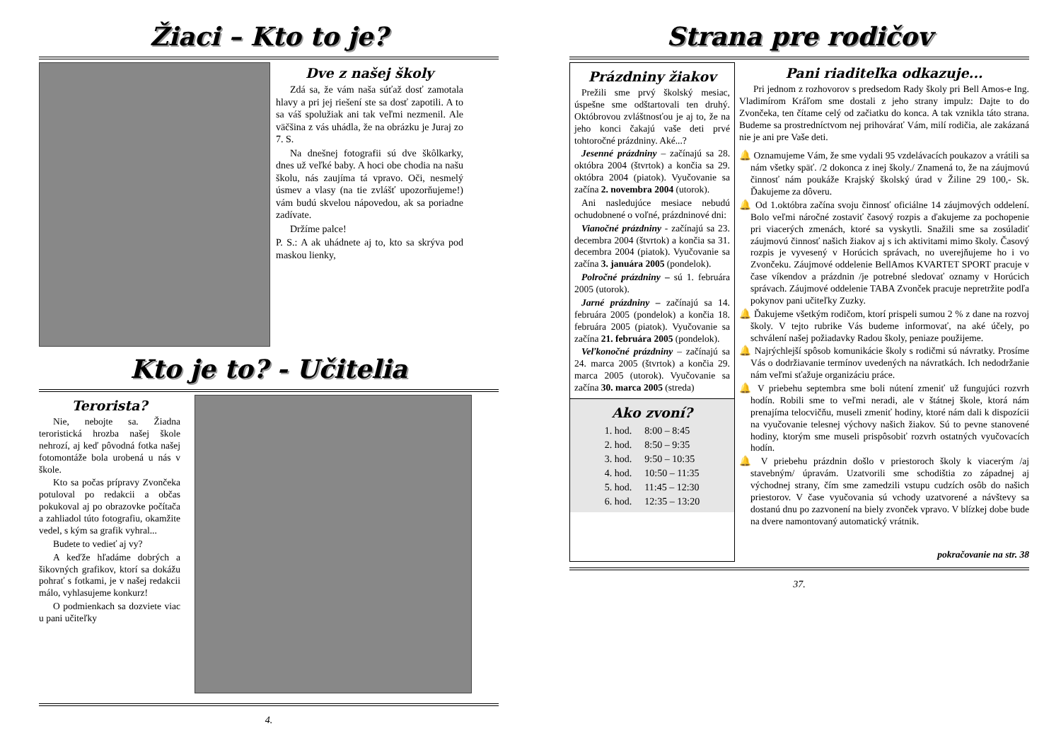Žiaci – Kto to je?
Dve z našej školy
Zdá sa, že vám naša súťaž dosť zamotala hlavy a pri jej riešení ste sa dosť zapotili. A to sa váš spolužiak ani tak veľmi nezmenil. Ale väčšina z vás uhádla, že na obrázku je Juraj zo 7. S.
Na dnešnej fotografii sú dve škôlkarky, dnes už veľké baby. A hoci obe chodia na našu školu, nás zaujíma tá vpravo. Oči, nesmelý úsmev a vlasy (na tie zvlášť upozorňujeme!) vám budú skvelou nápovedou, ak sa poriadne zadívate.
Držíme palce!
P. S.: A ak uhádnete aj to, kto sa skrýva pod maskou lienky,
Kto je to? - Učitelia
Terorista?
Nie, nebojte sa. Žiadna teroristická hrozba našej škole nehrozí, aj keď pôvodná fotka našej fotomontáže bola urobená u nás v škole.
Kto sa počas prípravy Zvončeka potuloval po redakcii a občas pokukoval aj po obrazovke počítača a zahliadol túto fotografiu, okamžite vedel, s kým sa grafik vyhral...
Budete to vedieť aj vy?
A keďže hľadáme dobrých a šikovných grafikov, ktorí sa dokážu pohrať s fotkami, je v našej redakcii málo, vyhlasujeme konkurz!
O podmienkach sa dozviete viac u pani učiteľky
4.
Strana pre rodičov
Prázdniny žiakov
Prežili sme prvý školský mesiac, úspešne sme odštartovali ten druhý. Októbrovou zvláštnosťou je aj to, že na jeho konci čakajú vaše deti prvé tohtoročné prázdniny. Aké...?
Jesenné prázdniny – začínajú sa 28. októbra 2004 (štvrtok) a končia sa 29. októbra 2004 (piatok). Vyučovanie sa začína 2. novembra 2004 (utorok).
Ani nasledujúce mesiace nebudú ochudobnené o voľné, prázdninové dni:
Vianočné prázdniny - začínajú sa 23. decembra 2004 (štvrtok) a končia sa 31. decembra 2004 (piatok). Vyučovanie sa začína 3. januára 2005 (pondelok).
Polročné prázdniny – sú 1. februára 2005 (utorok).
Jarné prázdniny – začínajú sa 14. februára 2005 (pondelok) a končia 18. februára 2005 (piatok). Vyučovanie sa začína 21. februára 2005 (pondelok).
Veľkonočné prázdniny – začínajú sa 24. marca 2005 (štvrtok) a končia 29. marca 2005 (utorok). Vyučovanie sa začína 30. marca 2005 (streda)
Ako zvoní?
| 1. hod. | 8:00 – 8:45 |
| 2. hod. | 8:50 – 9:35 |
| 3. hod. | 9:50 – 10:35 |
| 4. hod. | 10:50 – 11:35 |
| 5. hod. | 11:45 – 12:30 |
| 6. hod. | 12:35 – 13:20 |
Pani riaditeľka odkazuje...
Pri jednom z rozhovorov s predsedom Rady školy pri Bell Amos-e Ing. Vladimírom Kráľom sme dostali z jeho strany impulz: Dajte to do Zvončeka, ten čítame celý od začiatku do konca. A tak vznikla táto strana. Budeme sa prostredníctvom nej prihovárať Vám, milí rodičia, ale zakázaná nie je ani pre Vaše deti.
🔔 Oznamujeme Vám, že sme vydali 95 vzdelávacích poukazov a vrátili sa nám všetky späť. /2 dokonca z inej školy./ Znamená to, že na záujmovú činnosť nám poukáže Krajský školský úrad v Žiline 29 100,- Sk. Ďakujeme za dôveru.
🔔 Od 1.októbra začína svoju činnosť oficiálne 14 záujmových oddelení. Bolo veľmi náročné zostaviť časový rozpis a ďakujeme za pochopenie pri viacerých zmenách, ktoré sa vyskytli. Snažili sme sa zosúladiť záujmovú činnosť našich žiakov aj s ich aktivitami mimo školy. Časový rozpis je vyvesený v Horúcich správach, no uverejňujeme ho i vo Zvončeku. Záujmové oddelenie BellAmos KVARTET SPORT pracuje v čase víkendov a prázdnin /je potrebné sledovať oznamy v Horúcich správach. Záujmové oddelenie TABA Zvonček pracuje nepretržite podľa pokynov pani učiteľky Zuzky.
🔔 Ďakujeme všetkým rodičom, ktorí prispeli sumou 2 % z dane na rozvoj školy. V tejto rubrike Vás budeme informovať, na aké účely, po schválení našej požiadavky Radou školy, peniaze použijeme.
🔔 Najrýchlejší spôsob komunikácie školy s rodičmi sú návratky. Prosíme Vás o dodržiavanie termínov uvedených na návratkách. Ich nedodržanie nám veľmi sťažuje organizáciu práce.
🔔 V priebehu septembra sme boli nútení zmeniť už fungujúci rozvrh hodín. Robili sme to veľmi neradi, ale v štátnej škole, ktorá nám prenajíma telocvičňu, museli zmeniť hodiny, ktoré nám dali k dispozícii na vyučovanie telesnej výchovy našich žiakov. Sú to pevne stanovené hodiny, ktorým sme museli prispôsobiť rozvrh ostatných vyučovacích hodín.
🔔 V priebehu prázdnin došlo v priestoroch školy k viacerým /aj stavebným/ úpravám. Uzatvorili sme schodištia zo západnej aj východnej strany, čím sme zamedzili vstupu cudzích osôb do našich priestorov. V čase vyučovania sú vchody uzatvorené a návštevy sa dostanú dnu po zazvonení na biely zvonček vpravo. V blízkej dobe bude na dvere namontovaný automatický vrátnik.
pokračovanie na str. 38
37.